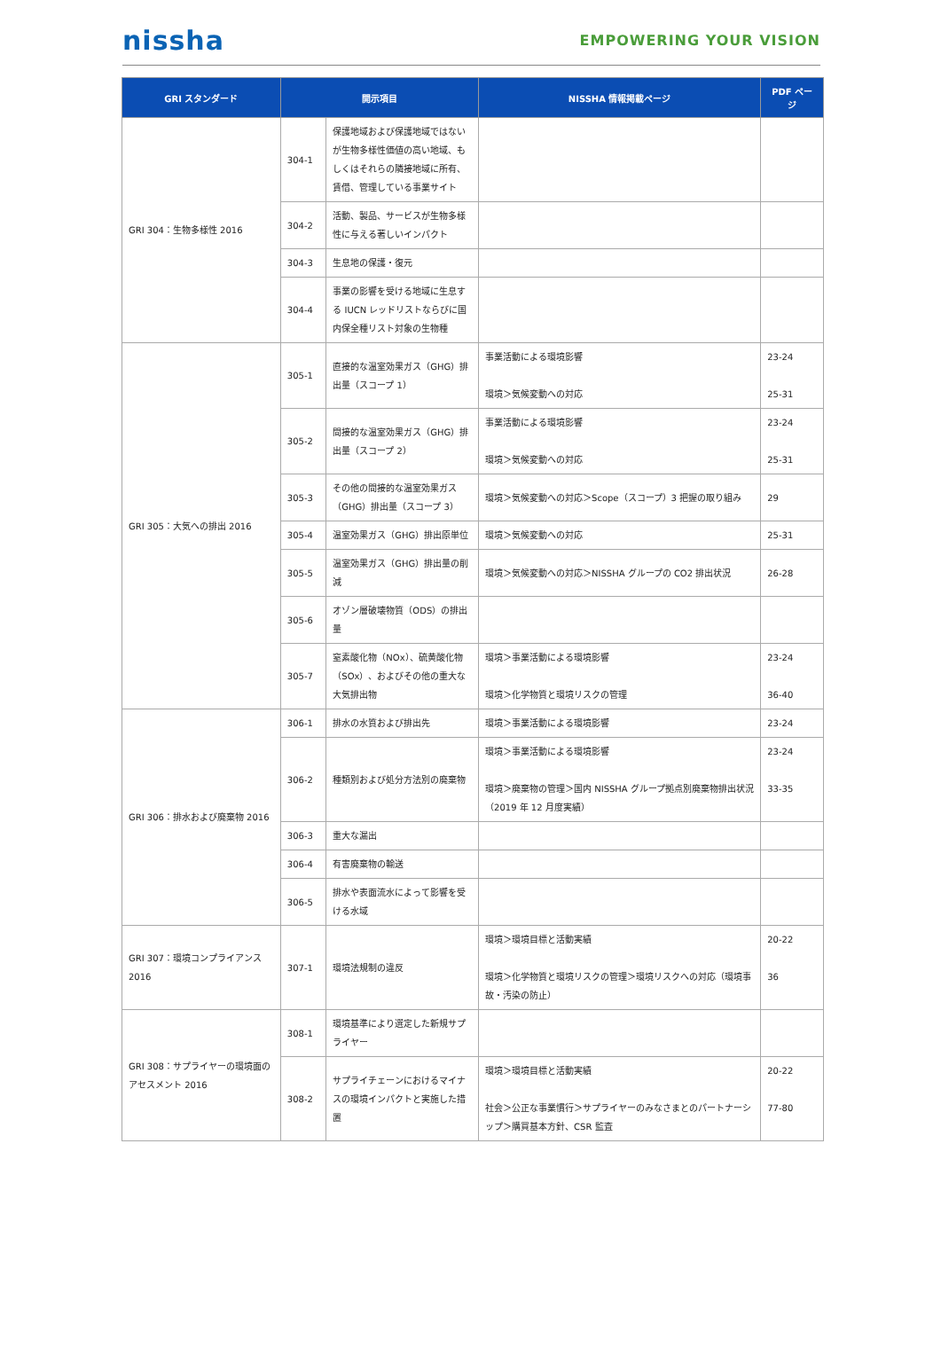nissha
EMPOWERING YOUR VISION
| GRI スタンダード | 開示項目 | | NISSHA 情報掲載ページ | PDF ページ |
| --- | --- | --- | --- | --- |
| GRI 304：生物多様性 2016 | 304-1 | 保護地域および保護地域ではないが生物多様性価値の高い地域、もしくはそれらの隣接地域に所有、賃借、管理している事業サイト | | |
| | 304-2 | 活動、製品、サービスが生物多様性に与える著しいインパクト | | |
| | 304-3 | 生息地の保護・復元 | | |
| | 304-4 | 事業の影響を受ける地域に生息する IUCN レッドリストならびに国内保全種リスト対象の生物種 | | |
| GRI 305：大気への排出 2016 | 305-1 | 直接的な温室効果ガス（GHG）排出量（スコープ 1） | 事業活動による環境影響 環境＞気候変動への対応 | 23-24 25-31 |
| | 305-2 | 間接的な温室効果ガス（GHG）排出量（スコープ 2） | 事業活動による環境影響 環境＞気候変動への対応 | 23-24 25-31 |
| | 305-3 | その他の間接的な温室効果ガス（GHG）排出量（スコープ 3） | 環境＞気候変動への対応＞Scope（スコープ）3 把握の取り組み | 29 |
| | 305-4 | 温室効果ガス（GHG）排出原単位 | 環境＞気候変動への対応 | 25-31 |
| | 305-5 | 温室効果ガス（GHG）排出量の削減 | 環境＞気候変動への対応＞NISSHA グループの CO2 排出状況 | 26-28 |
| | 305-6 | オゾン層破壊物質（ODS）の排出量 | | |
| | 305-7 | 窒素酸化物（NOx）、硫黄酸化物（SOx）、およびその他の重大な大気排出物 | 環境＞事業活動による環境影響 環境＞化学物質と環境リスクの管理 | 23-24 36-40 |
| GRI 306：排水および廃棄物 2016 | 306-1 | 排水の水質および排出先 | 環境＞事業活動による環境影響 | 23-24 |
| | 306-2 | 種類別および処分方法別の廃棄物 | 環境＞事業活動による環境影響 環境＞廃棄物の管理＞国内 NISSHA グループ拠点別廃棄物排出状況（2019 年 12 月度実績） | 23-24 33-35 |
| | 306-3 | 重大な漏出 | | |
| | 306-4 | 有害廃棄物の輸送 | | |
| | 306-5 | 排水や表面流水によって影響を受ける水域 | | |
| GRI 307：環境コンプライアンス 2016 | 307-1 | 環境法規制の違反 | 環境＞環境目標と活動実績 環境＞化学物質と環境リスクの管理＞環境リスクへの対応（環境事故・汚染の防止） | 20-22 36 |
| GRI 308：サプライヤーの環境面のアセスメント 2016 | 308-1 | 環境基準により選定した新規サプライヤー | | |
| | 308-2 | サプライチェーンにおけるマイナスの環境インパクトと実施した措置 | 環境＞環境目標と活動実績 社会＞公正な事業慣行＞サプライヤーのみなさまとのパートナーシップ＞購買基本方針、CSR 監査 | 20-22 77-80 |